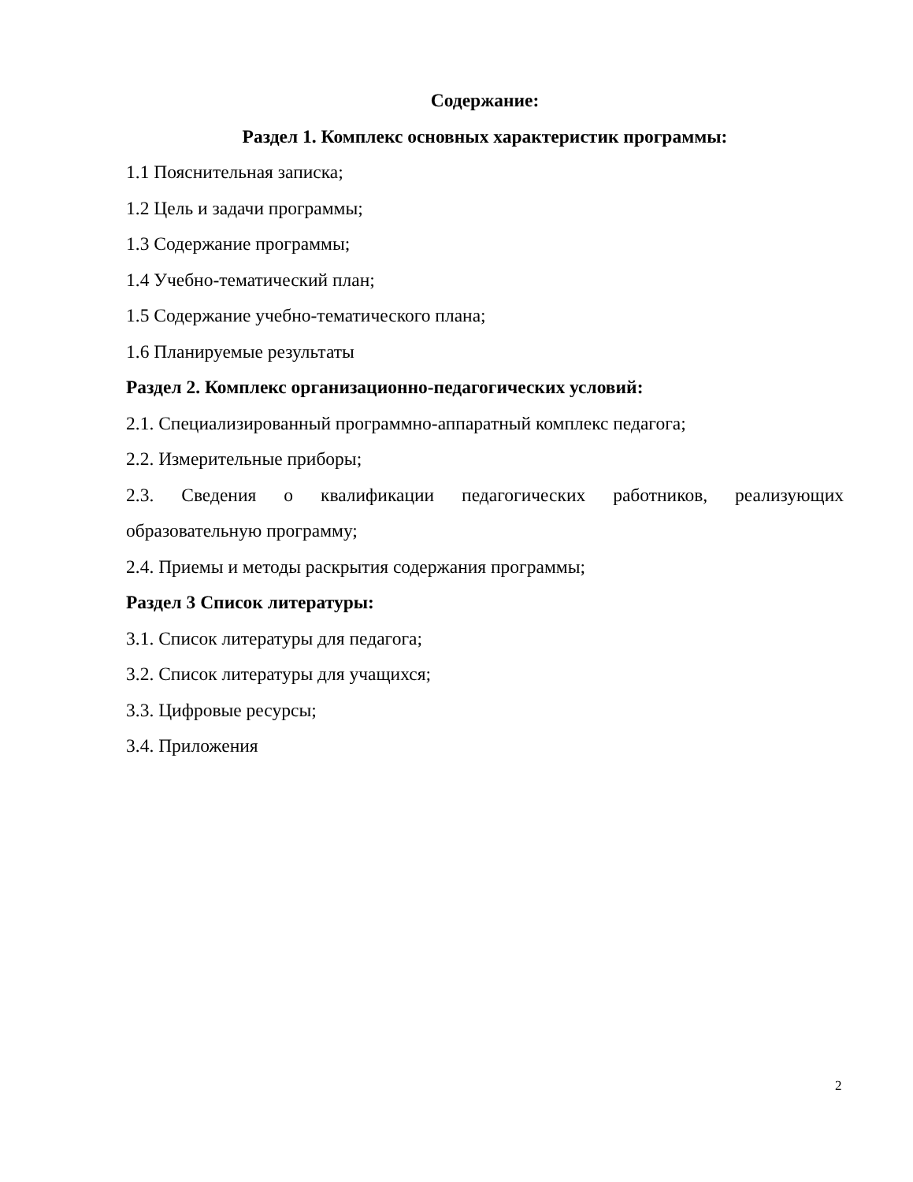Содержание:
Раздел 1. Комплекс основных характеристик программы:
1.1 Пояснительная записка;
1.2 Цель и задачи программы;
1.3 Содержание программы;
1.4 Учебно-тематический план;
1.5 Содержание учебно-тематического плана;
1.6 Планируемые результаты
Раздел 2. Комплекс организационно-педагогических условий:
2.1. Специализированный программно-аппаратный комплекс педагога;
2.2. Измерительные приборы;
2.3. Сведения о квалификации педагогических работников, реализующих образовательную программу;
2.4. Приемы и методы раскрытия содержания программы;
Раздел 3 Список литературы:
3.1. Список литературы для педагога;
3.2. Список литературы для учащихся;
3.3. Цифровые ресурсы;
3.4. Приложения
2